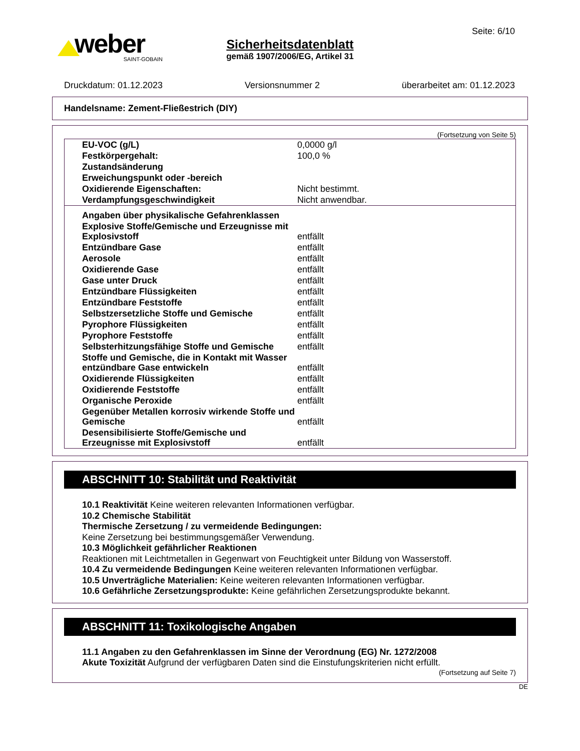weber
SAINT-GOBAIN
Sicherheitsdatenblatt
gemäß 1907/2006/EG, Artikel 31
Seite: 6/10
Druckdatum: 01.12.2023 Versionsnummer 2 überarbeitet am: 01.12.2023
Handelsname: Zement-Fließestrich (DIY)
(Fortsetzung von Seite 5)
| EU-VOC (g/L) | 0,0000 g/l |
| Festkörpergehalt: | 100,0 % |
| Zustandsänderung | |
| Erweichungspunkt oder -bereich | |
| Oxidierende Eigenschaften: | Nicht bestimmt. |
| Verdampfungsgeschwindigkeit | Nicht anwendbar. |
| Angaben über physikalische Gefahrenklassen | |
| Explosive Stoffe/Gemische und Erzeugnisse mit Explosivstoff | entfällt |
| Entzündbare Gase | entfällt |
| Aerosole | entfällt |
| Oxidierende Gase | entfällt |
| Gase unter Druck | entfällt |
| Entzündbare Flüssigkeiten | entfällt |
| Entzündbare Feststoffe | entfällt |
| Selbstzersetzliche Stoffe und Gemische | entfällt |
| Pyrophore Flüssigkeiten | entfällt |
| Pyrophore Feststoffe | entfällt |
| Selbsterhitzungsfähige Stoffe und Gemische | entfällt |
| Stoffe und Gemische, die in Kontakt mit Wasser entzündbare Gase entwickeln | entfällt |
| Oxidierende Flüssigkeiten | entfällt |
| Oxidierende Feststoffe | entfällt |
| Organische Peroxide | entfällt |
| Gegenüber Metallen korrosiv wirkende Stoffe und Gemische | entfällt |
| Desensibilisierte Stoffe/Gemische und Erzeugnisse mit Explosivstoff | entfällt |
ABSCHNITT 10: Stabilität und Reaktivität
10.1 Reaktivität Keine weiteren relevanten Informationen verfügbar.
10.2 Chemische Stabilität
Thermische Zersetzung / zu vermeidende Bedingungen:
Keine Zersetzung bei bestimmungsgemäßer Verwendung.
10.3 Möglichkeit gefährlicher Reaktionen
Reaktionen mit Leichtmetallen in Gegenwart von Feuchtigkeit unter Bildung von Wasserstoff.
10.4 Zu vermeidende Bedingungen Keine weiteren relevanten Informationen verfügbar.
10.5 Unverträgliche Materialien: Keine weiteren relevanten Informationen verfügbar.
10.6 Gefährliche Zersetzungsprodukte: Keine gefährlichen Zersetzungsprodukte bekannt.
ABSCHNITT 11: Toxikologische Angaben
11.1 Angaben zu den Gefahrenklassen im Sinne der Verordnung (EG) Nr. 1272/2008
Akute Toxizität Aufgrund der verfügbaren Daten sind die Einstufungskriterien nicht erfüllt.
(Fortsetzung auf Seite 7)
DE